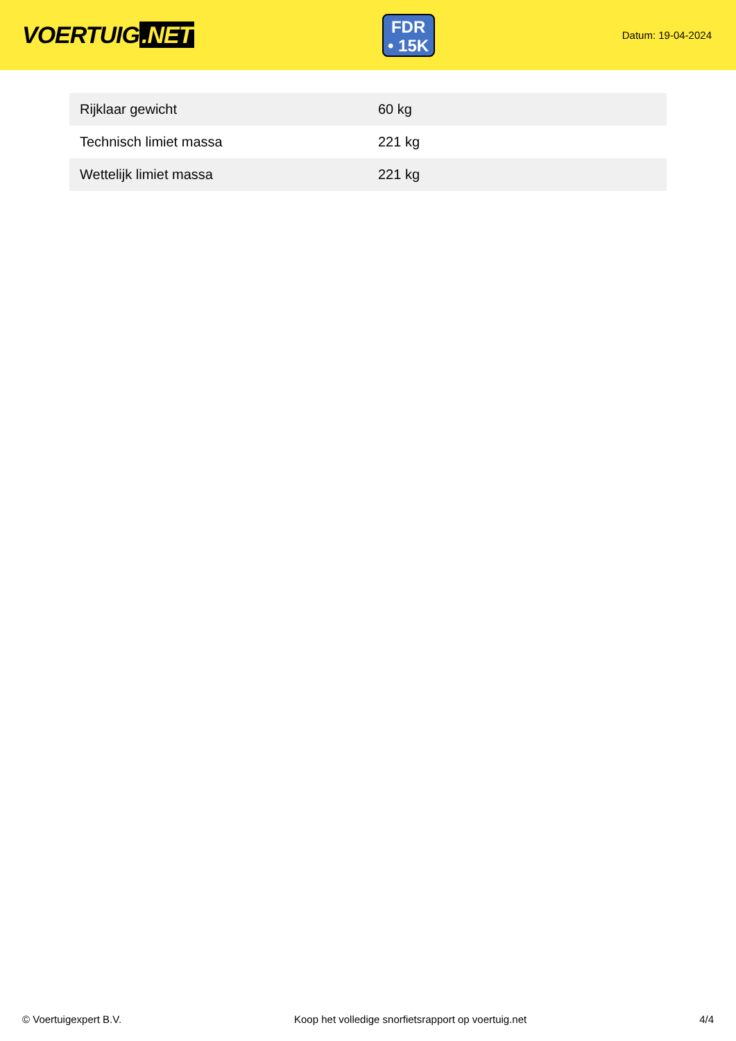VOERTUIG.NET
FDR
• 15K
Datum: 19-04-2024
| Rijklaar gewicht | 60 kg |
| Technisch limiet massa | 221 kg |
| Wettelijk limiet massa | 221 kg |
© Voertuigexpert B.V. Koop het volledige snorfietsrapport op voertuig.net 4/4